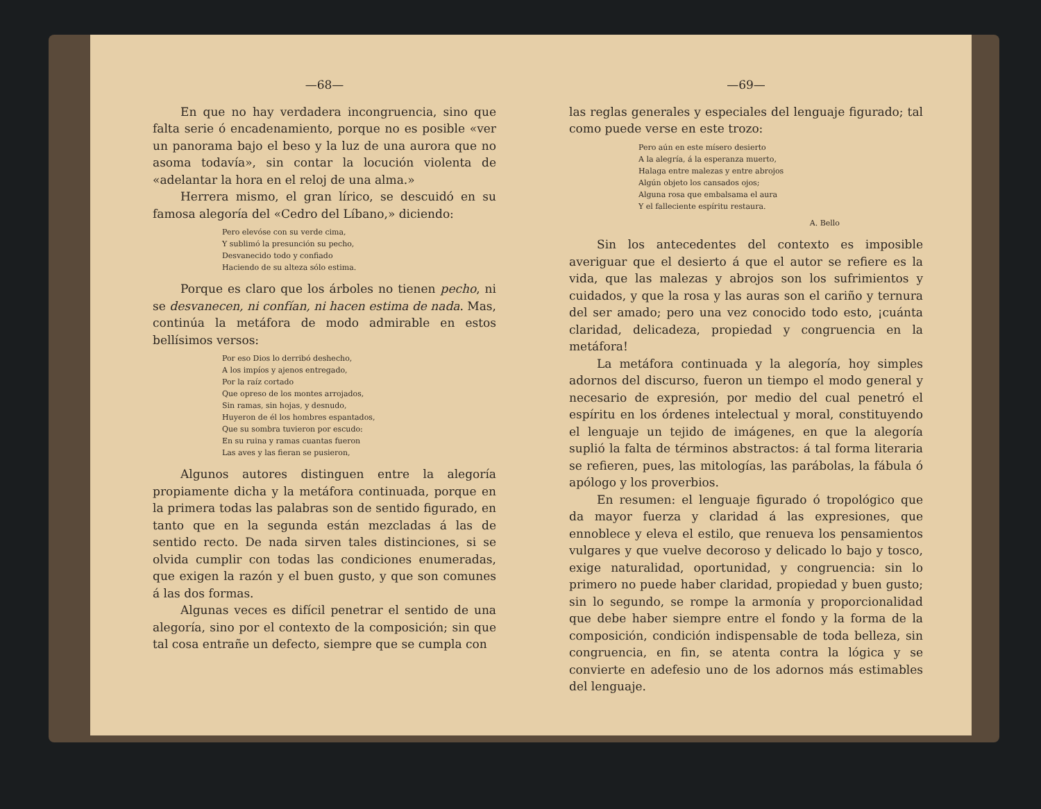—68—
En que no hay verdadera incongruencia, sino que falta serie ó encadenamiento, porque no es posible «ver un panorama bajo el beso y la luz de una aurora que no asoma todavía», sin contar la locución violenta de «adelantar la hora en el reloj de una alma.»
Herrera mismo, el gran lírico, se descuidó en su famosa alegoría del «Cedro del Líbano,» diciendo:
Pero elevóse con su verde cima,
Y sublimó la presunción su pecho,
Desvanecido todo y confiado
Haciendo de su alteza sólo estima.
Porque es claro que los árboles no tienen pecho, ni se desvanecen, ni confían, ni hacen estima de nada. Mas, continúa la metáfora de modo admirable en estos bellísimos versos:
Por eso Dios lo derribó deshecho,
A los impíos y ajenos entregado,
Por la raíz cortado
Que opreso de los montes arrojados,
Sin ramas, sin hojas, y desnudo,
Huyeron de él los hombres espantados,
Que su sombra tuvieron por escudo:
En su ruina y ramas cuantas fueron
Las aves y las fieran se pusieron,
Algunos autores distinguen entre la alegoría propiamente dicha y la metáfora continuada, porque en la primera todas las palabras son de sentido figurado, en tanto que en la segunda están mezcladas á las de sentido recto. De nada sirven tales distinciones, si se olvida cumplir con todas las condiciones enumeradas, que exigen la razón y el buen gusto, y que son comunes á las dos formas.
Algunas veces es difícil penetrar el sentido de una alegoría, sino por el contexto de la composición; sin que tal cosa entrañe un defecto, siempre que se cumpla con
—69—
las reglas generales y especiales del lenguaje figurado; tal como puede verse en este trozo:
Pero aún en este mísero desierto
A la alegría, á la esperanza muerto,
Halaga entre malezas y entre abrojos
Algún objeto los cansados ojos;
Alguna rosa que embalsama el aura
Y el falleciente espíritu restaura.
A. Bello
Sin los antecedentes del contexto es imposible averiguar que el desierto á que el autor se refiere es la vida, que las malezas y abrojos son los sufrimientos y cuidados, y que la rosa y las auras son el cariño y ternura del ser amado; pero una vez conocido todo esto, ¡cuánta claridad, delicadeza, propiedad y congruencia en la metáfora!
La metáfora continuada y la alegoría, hoy simples adornos del discurso, fueron un tiempo el modo general y necesario de expresión, por medio del cual penetró el espíritu en los órdenes intelectual y moral, constituyendo el lenguaje un tejido de imágenes, en que la alegoría suplió la falta de términos abstractos: á tal forma literaria se refieren, pues, las mitologías, las parábolas, la fábula ó apólogo y los proverbios.
En resumen: el lenguaje figurado ó tropológico que da mayor fuerza y claridad á las expresiones, que ennoblece y eleva el estilo, que renueva los pensamientos vulgares y que vuelve decoroso y delicado lo bajo y tosco, exige naturalidad, oportunidad, y congruencia: sin lo primero no puede haber claridad, propiedad y buen gusto; sin lo segundo, se rompe la armonía y proporcionalidad que debe haber siempre entre el fondo y la forma de la composición, condición indispensable de toda belleza, sin congruencia, en fin, se atenta contra la lógica y se convierte en adefesio uno de los adornos más estimables del lenguaje.